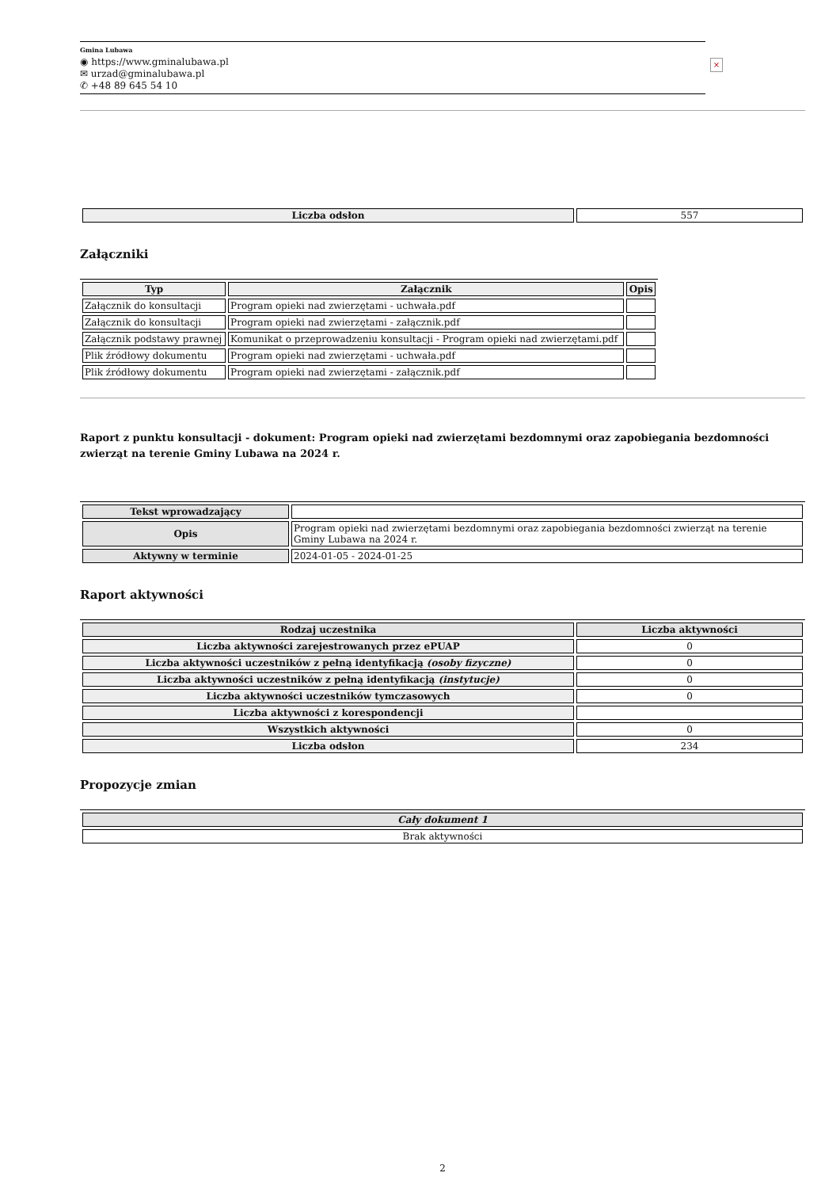Gmina Lubawa
◉ https://www.gminalubawa.pl
✉ urzad@gminalubawa.pl
✆ +48 89 645 54 10
×
| Liczba odsłon | 557 |
Załączniki
| Typ | Załącznik | Opis |
| --- | --- | --- |
| Załącznik do konsultacji | Program opieki nad zwierzętami - uchwała.pdf | |
| Załącznik do konsultacji | Program opieki nad zwierzętami - załącznik.pdf | |
| Załącznik podstawy prawnej | Komunikat o przeprowadzeniu konsultacji - Program opieki nad zwierzętami.pdf | |
| Plik źródłowy dokumentu | Program opieki nad zwierzętami - uchwała.pdf | |
| Plik źródłowy dokumentu | Program opieki nad zwierzętami - załącznik.pdf | |
Raport z punktu konsultacji - dokument: Program opieki nad zwierzętami bezdomnymi oraz zapobiegania bezdomności zwierząt na terenie Gminy Lubawa na 2024 r.
| Tekst wprowadzający | |
| Opis | Program opieki nad zwierzętami bezdomnymi oraz zapobiegania bezdomności zwierząt na terenie Gminy Lubawa na 2024 r. |
| Aktywny w terminie | 2024-01-05 - 2024-01-25 |
Raport aktywności
| Rodzaj uczestnika | Liczba aktywności |
| --- | --- |
| Liczba aktywności zarejestrowanych przez ePUAP | 0 |
| Liczba aktywności uczestników z pełną identyfikacją (osoby fizyczne) | 0 |
| Liczba aktywności uczestników z pełną identyfikacją (instytucje) | 0 |
| Liczba aktywności uczestników tymczasowych | 0 |
| Liczba aktywności z korespondencji | |
| Wszystkich aktywności | 0 |
| Liczba odsłon | 234 |
Propozycje zmian
| Cały dokument 1 |
| --- |
| Brak aktywności |
2